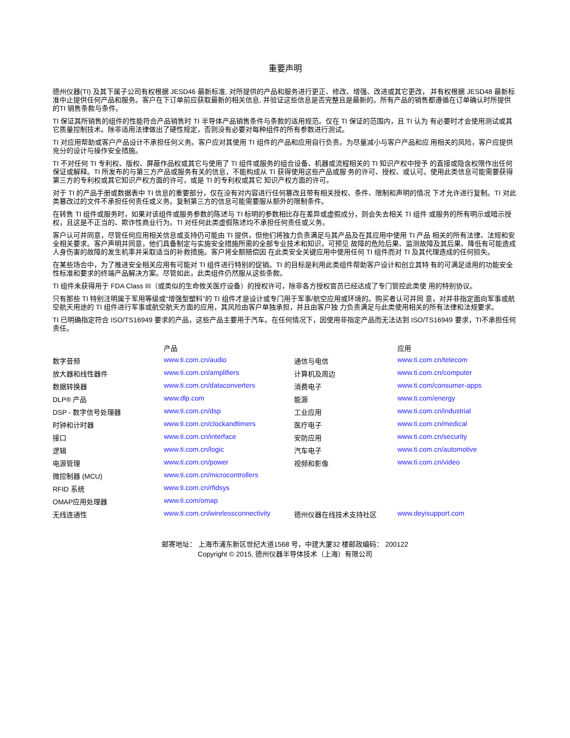重要声明
德州仪器(TI) 及其下属子公司有权根据 JESD46 最新标准, 对所提供的产品和服务进行更正、修改、增强、改进或其它更改， 并有权根据 JESD48 最新标准中止提供任何产品和服务。客户在下订单前应获取最新的相关信息, 并验证这些信息是否完整且是最新的。所有产品的销售都遵循在订单确认时所提供的TI 销售条款与条件。
TI 保证其所销售的组件的性能符合产品销售时 TI 半导体产品销售条件与条款的适用规范。仅在 TI 保证的范围内，且 TI 认为 有必要时才会使用测试或其它质量控制技术。除非适用法律做出了硬性规定，否则没有必要对每种组件的所有参数进行测试。
TI 对应用帮助或客户产品设计不承担任何义务。客户应对其使用 TI 组件的产品和应用自行负责。为尽量减小与客户产品和应 用相关的风险，客户应提供充分的设计与操作安全措施。
TI 不对任何 TI 专利权、版权、屏蔽作品权或其它与使用了 TI 组件或服务的组合设备、机器或流程相关的 TI 知识产权中授予 的直接或隐含权限作出任何保证或解释。TI 所发布的与第三方产品或服务有关的信息，不能构成从 TI 获得使用这些产品或服 务的许可、授权、或认可。使用此类信息可能需要获得第三方的专利权或其它知识产权方面的许可，或是 TI 的专利权或其它 知识产权方面的许可。
对于 TI 的产品手册或数据表中 TI 信息的重要部分，仅在没有对内容进行任何篡改且带有相关授权、条件、限制和声明的情况 下才允许进行复制。TI 对此类篡改过的文件不承担任何责任或义务。复制第三方的信息可能需要服从额外的限制条件。
在转售 TI 组件或服务时，如果对该组件或服务参数的陈述与 TI 标明的参数相比存在差异或虚假成分，则会失去相关 TI 组件 或服务的所有明示或暗示授权，且这是不正当的、欺诈性商业行为。TI 对任何此类虚假陈述均不承担任何责任或义务。
客户认可并同意，尽管任何应用相关信息或支持仍可能由 TI 提供，但他们将独力负责满足与其产品及在其应用中使用 TI 产品 相关的所有法律、法规和安全相关要求。客户声明并同意，他们具备制定与实施安全措施所需的全部专业技术和知识，可预见 故障的危险后果、监测故障及其后果、降低有可能造成人身伤害的故障的发生机率并采取适当的补救措施。客户将全额赔偿因 在此类安全关键应用中使用任何 TI 组件而对 TI 及其代理造成的任何损失。
在某些场合中，为了推进安全相关应用有可能对 TI 组件进行特别的促销。TI 的目标是利用此类组件帮助客户设计和创立其特 有的可满足适用的功能安全性标准和要求的终端产品解决方案。尽管如此，此类组件仍然服从这些条款。
TI 组件未获得用于 FDA Class III（或类似的生命攸关医疗设备）的授权许可，除非各方授权官员已经达成了专门管控此类使 用的特别协议。
只有那些 TI 特别注明属于军用等级或“增强型塑料”的 TI 组件才是设计或专门用于军事/航空应用或环境的。购买者认可并同 意，对并非指定面向军事或航空航天用途的 TI 组件进行军事或航空航天方面的应用，其风险由客户单独承担，并且由客户独 力负责满足与此类使用相关的所有法律和法规要求。
TI 已明确指定符合 ISO/TS16949 要求的产品，这些产品主要用于汽车。在任何情况下，因使用非指定产品而无法达到 ISO/TS16949 要求，TI不承担任何责任。
| | 产品 | | 应用 |
| --- | --- | --- | --- |
| 数字音频 | www.ti.com.cn/audio | 通信与电信 | www.ti.com.cn/telecom |
| 放大器和线性器件 | www.ti.com.cn/amplifiers | 计算机及周边 | www.ti.com.cn/computer |
| 数据转换器 | www.ti.com.cn/dataconverters | 消费电子 | www.ti.com/consumer-apps |
| DLP® 产品 | www.dlp.com | 能源 | www.ti.com/energy |
| DSP - 数字信号处理器 | www.ti.com.cn/dsp | 工业应用 | www.ti.com.cn/industrial |
| 时钟和计时器 | www.ti.com.cn/clockandtimers | 医疗电子 | www.ti.com.cn/medical |
| 接口 | www.ti.com.cn/interface | 安防应用 | www.ti.com.cn/security |
| 逻辑 | www.ti.com.cn/logic | 汽车电子 | www.ti.com.cn/automotive |
| 电源管理 | www.ti.com.cn/power | 视频和影像 | www.ti.com.cn/video |
| 微控制器 (MCU) | www.ti.com.cn/microcontrollers | | |
| RFID 系统 | www.ti.com.cn/rfidsys | | |
| OMAP应用处理器 | www.ti.com/omap | | |
| 无线连通性 | www.ti.com.cn/wirelessconnectivity | 德州仪器在线技术支持社区 | www.deyisupport.com |
邮寄地址： 上海市浦东新区世纪大道1568 号，中建大厦32 楼邮政编码： 200122
Copyright © 2015, 德州仪器半导体技术（上海）有限公司